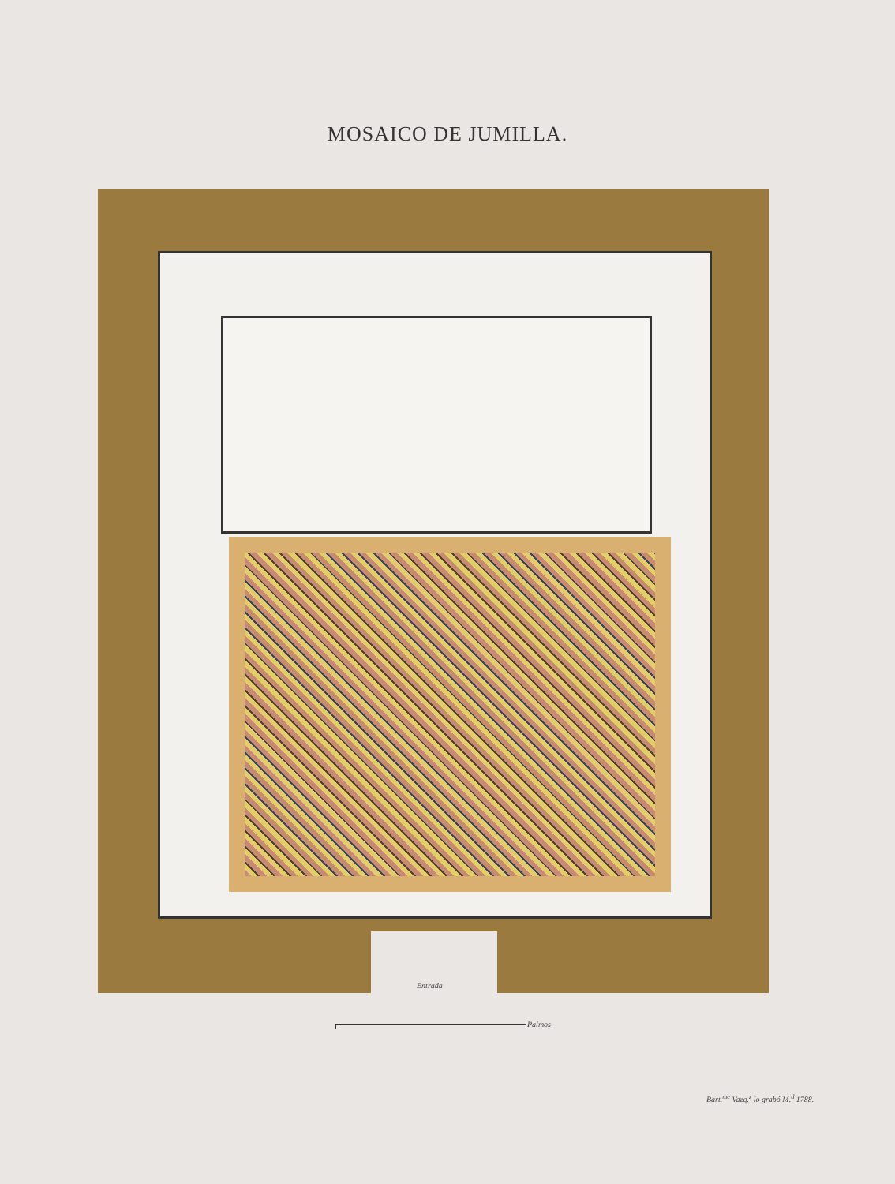MOSAICO DE JUMILLA.
Entrada
Palmos
Bart.<sup>me</sup> Vazq.<sup>z</sup> lo grabó M.<sup>d</sup> 1788.